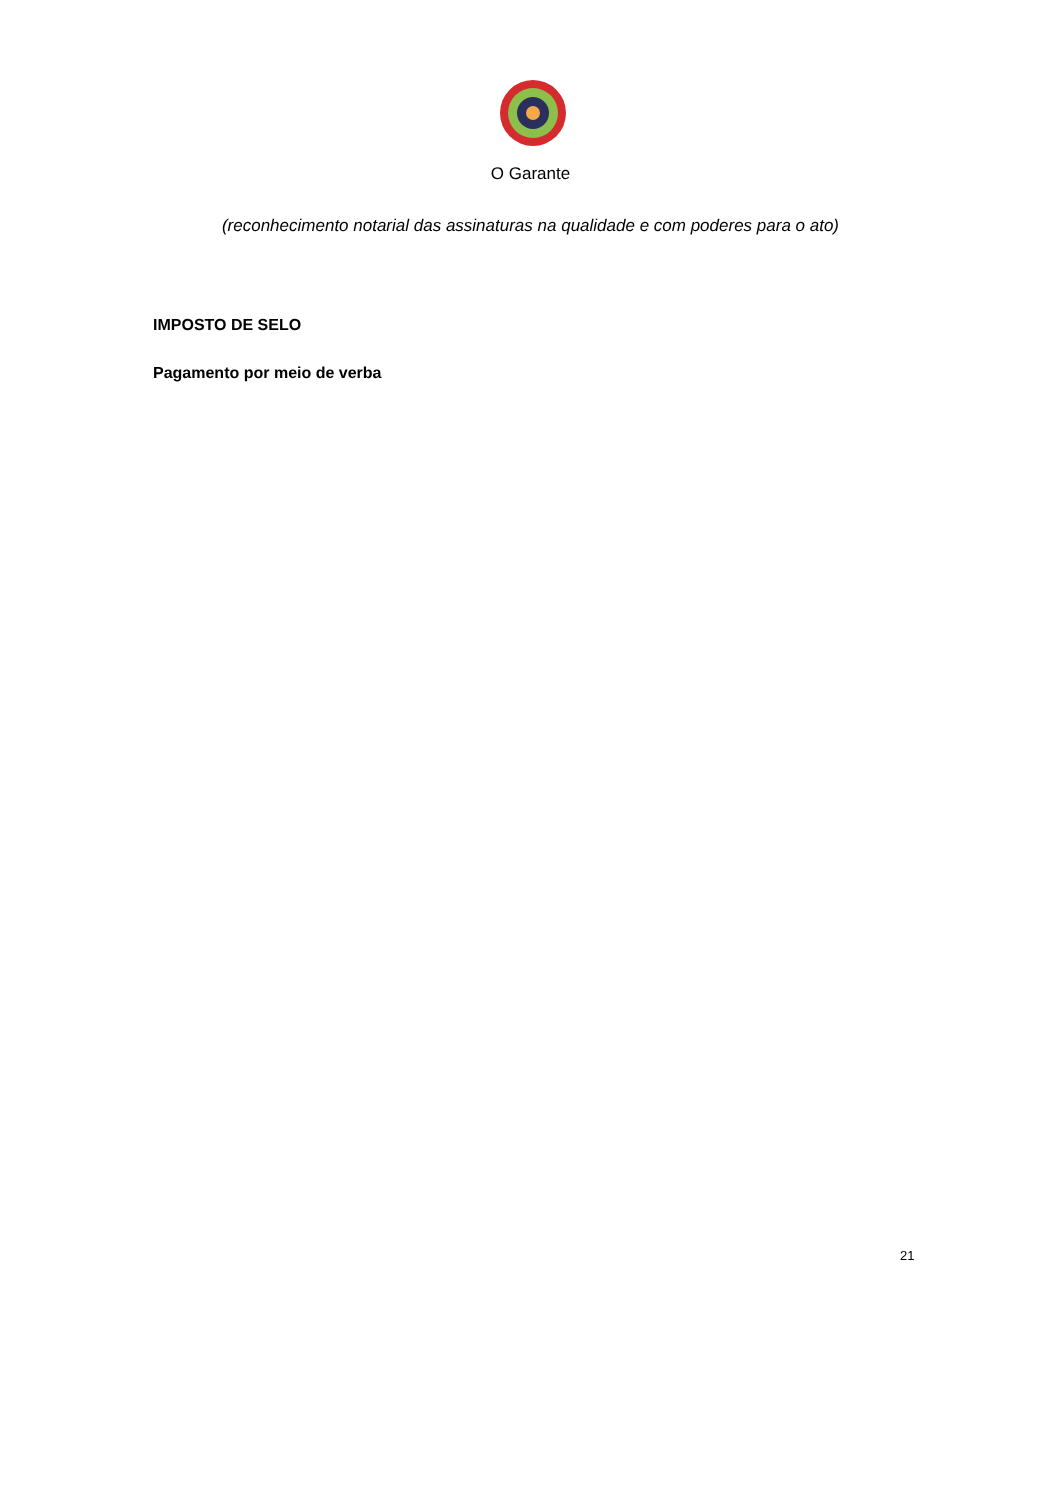O Garante
(reconhecimento notarial das assinaturas na qualidade e com poderes para o ato)
IMPOSTO DE SELO
Pagamento por meio de verba
21